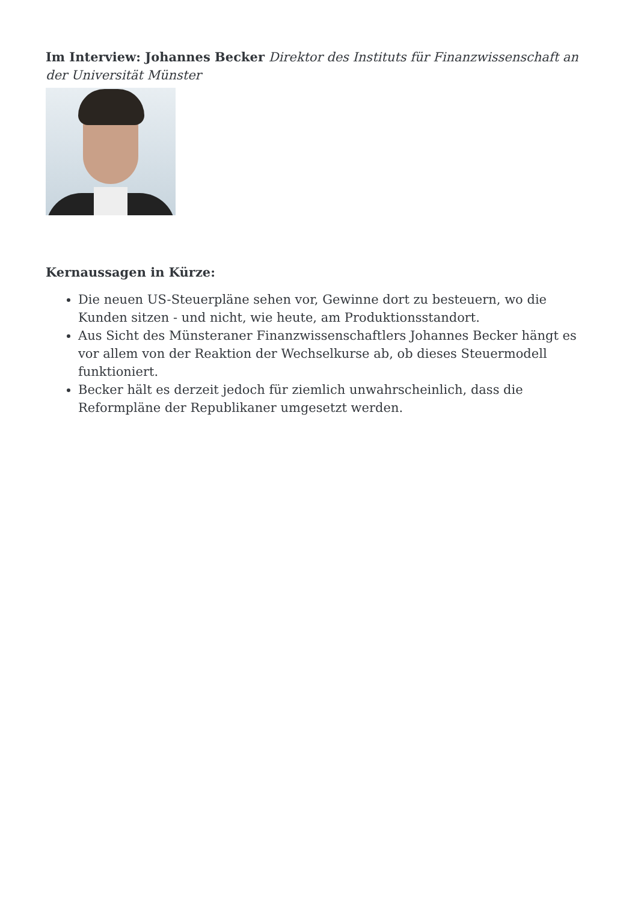Im Interview: Johannes Becker Direktor des Instituts für Finanzwissenschaft an der Universität Münster
Kernaussagen in Kürze:
Die neuen US-Steuerpläne sehen vor, Gewinne dort zu besteuern, wo die Kunden sitzen - und nicht, wie heute, am Produktionsstandort.
Aus Sicht des Münsteraner Finanzwissenschaftlers Johannes Becker hängt es vor allem von der Reaktion der Wechselkurse ab, ob dieses Steuermodell funktioniert.
Becker hält es derzeit jedoch für ziemlich unwahrscheinlich, dass die Reformpläne der Republikaner umgesetzt werden.